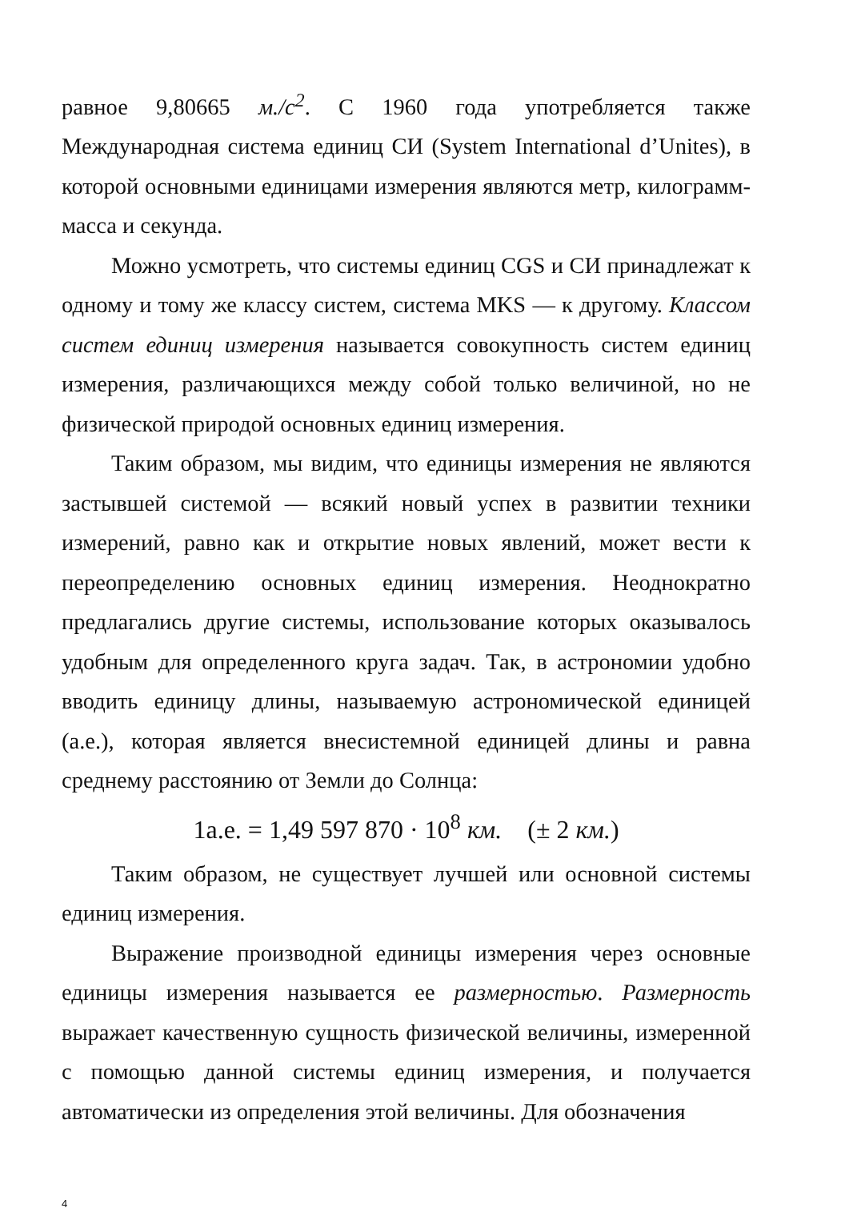равное 9,80665 м./с<sup>2</sup>. С 1960 года употребляется также Международная система единиц СИ (System International d’Unites), в которой основными единицами измерения являются метр, килограмм-масса и секунда.
Можно усмотреть, что системы единиц CGS и СИ принадлежат к одному и тому же классу систем, система MKS — к другому. Классом систем единиц измерения называется совокупность систем единиц измерения, различающихся между собой только величиной, но не физической природой основных единиц измерения.
Таким образом, мы видим, что единицы измерения не являются застывшей системой — всякий новый успех в развитии техники измерений, равно как и открытие новых явлений, может вести к переопределению основных единиц измерения. Неоднократно предлагались другие системы, использование которых оказывалось удобным для определенного круга задач. Так, в астрономии удобно вводить единицу длины, называемую астрономической единицей (а.е.), которая является внесистемной единицей длины и равна среднему расстоянию от Земли до Солнца:
1а.е. = 1,49 597 870 · 10<sup>8</sup> км. (± 2 км.)
Таким образом, не существует лучшей или основной системы единиц измерения.
Выражение производной единицы измерения через основные единицы измерения называется ее размерностью. Размерность выражает качественную сущность физической величины, измеренной с помощью данной системы единиц измерения, и получается автоматически из определения этой величины. Для обозначения
4